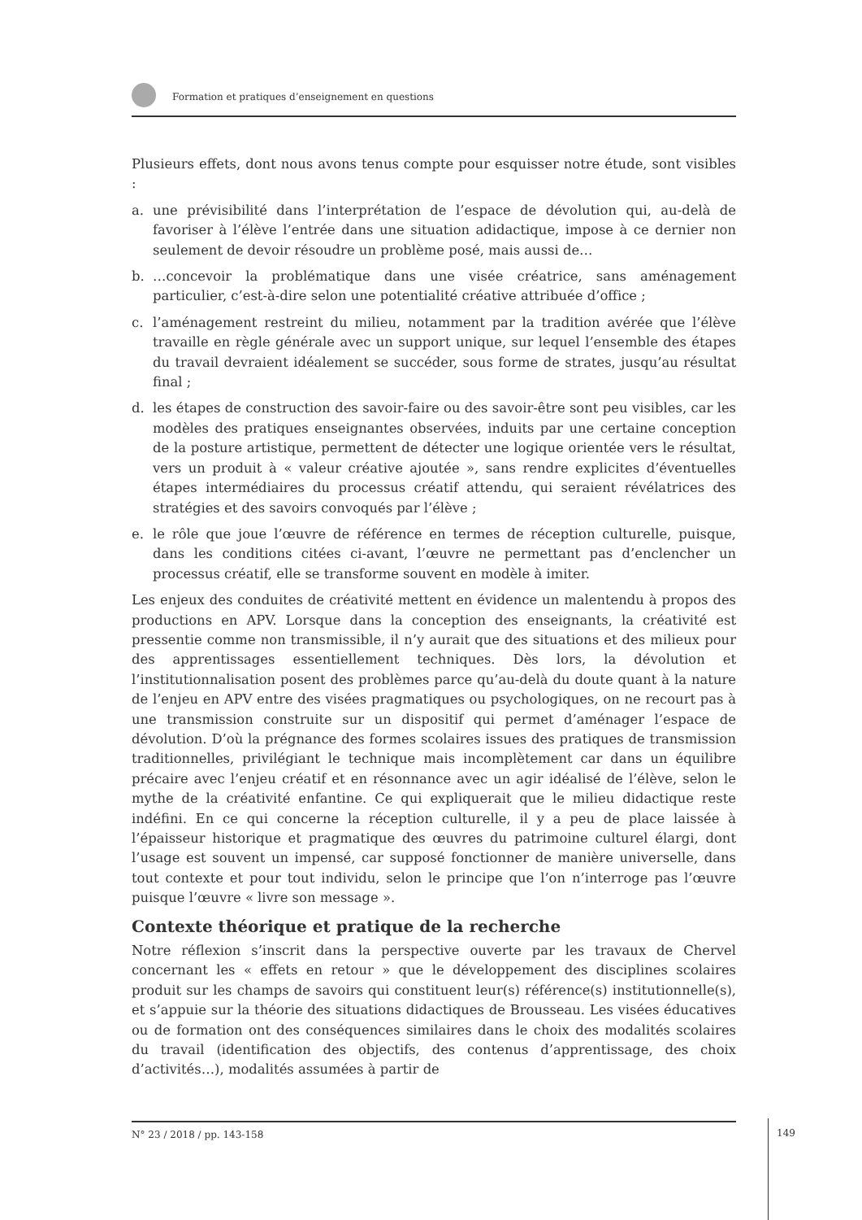Formation et pratiques d’enseignement en questions
Plusieurs effets, dont nous avons tenus compte pour esquisser notre étude, sont visibles :
a. une prévisibilité dans l’interprétation de l’espace de dévolution qui, au-delà de favoriser à l’élève l’entrée dans une situation adidactique, impose à ce dernier non seulement de devoir résoudre un problème posé, mais aussi de…
b. …concevoir la problématique dans une visée créatrice, sans aménagement particulier, c’est-à-dire selon une potentialité créative attribuée d’office ;
c. l’aménagement restreint du milieu, notamment par la tradition avérée que l’élève travaille en règle générale avec un support unique, sur lequel l’ensemble des étapes du travail devraient idéalement se succéder, sous forme de strates, jusqu’au résultat final ;
d. les étapes de construction des savoir-faire ou des savoir-être sont peu visibles, car les modèles des pratiques enseignantes observées, induits par une certaine conception de la posture artistique, permettent de détecter une logique orientée vers le résultat, vers un produit à « valeur créative ajoutée », sans rendre explicites d’éventuelles étapes intermédiaires du processus créatif attendu, qui seraient révélatrices des stratégies et des savoirs convoqués par l’élève ;
e. le rôle que joue l’œuvre de référence en termes de réception culturelle, puisque, dans les conditions citées ci-avant, l’œuvre ne permettant pas d’enclencher un processus créatif, elle se transforme souvent en modèle à imiter.
Les enjeux des conduites de créativité mettent en évidence un malentendu à propos des productions en APV. Lorsque dans la conception des enseignants, la créativité est pressentie comme non transmissible, il n’y aurait que des situations et des milieux pour des apprentissages essentiellement techniques. Dès lors, la dévolution et l’institutionnalisation posent des problèmes parce qu’au-delà du doute quant à la nature de l’enjeu en APV entre des visées pragmatiques ou psychologiques, on ne recourt pas à une transmission construite sur un dispositif qui permet d’aménager l’espace de dévolution. D’où la prégnance des formes scolaires issues des pratiques de transmission traditionnelles, privilégiant le technique mais incomplètement car dans un équilibre précaire avec l’enjeu créatif et en résonnance avec un agir idéalisé de l’élève, selon le mythe de la créativité enfantine. Ce qui expliquerait que le milieu didactique reste indéfini. En ce qui concerne la réception culturelle, il y a peu de place laissée à l’épaisseur historique et pragmatique des œuvres du patrimoine culturel élargi, dont l’usage est souvent un impensé, car supposé fonctionner de manière universelle, dans tout contexte et pour tout individu, selon le principe que l’on n’interroge pas l’œuvre puisque l’œuvre « livre son message ».
Contexte théorique et pratique de la recherche
Notre réflexion s’inscrit dans la perspective ouverte par les travaux de Chervel concernant les « effets en retour » que le développement des disciplines scolaires produit sur les champs de savoirs qui constituent leur(s) référence(s) institutionnelle(s), et s’appuie sur la théorie des situations didactiques de Brousseau. Les visées éducatives ou de formation ont des conséquences similaires dans le choix des modalités scolaires du travail (identification des objectifs, des contenus d’apprentissage, des choix d’activités…), modalités assumées à partir de
N° 23 / 2018 / pp. 143-158
149